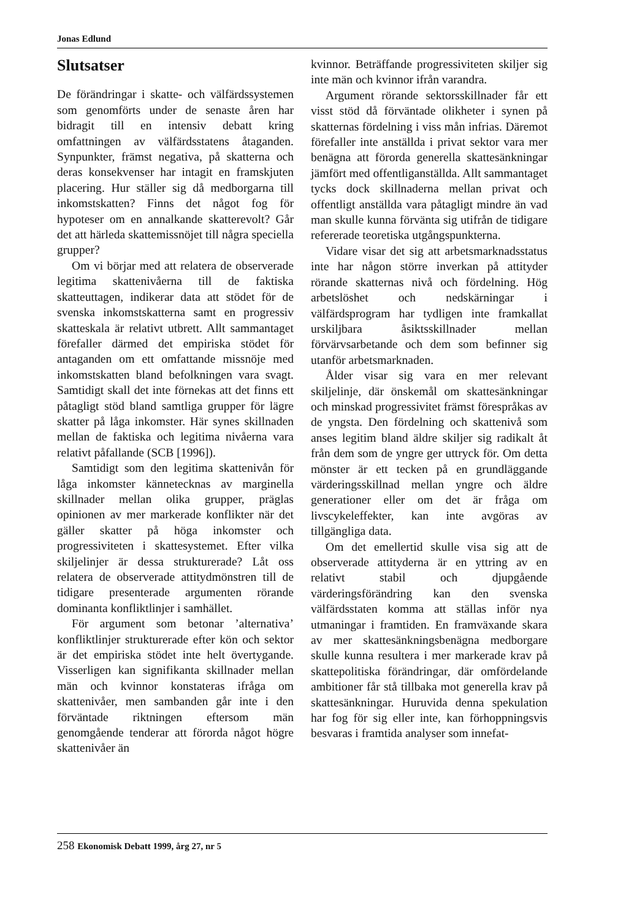Jonas Edlund
Slutsatser
De förändringar i skatte- och välfärdssystemen som genomförts under de senaste åren har bidragit till en intensiv debatt kring omfattningen av välfärdsstatens åtaganden. Synpunkter, främst negativa, på skatterna och deras konsekvenser har intagit en framskjuten placering. Hur ställer sig då medborgarna till inkomstskatten? Finns det något fog för hypoteser om en annalkande skatterevolt? Går det att härleda skattemissnöjet till några speciella grupper?
Om vi börjar med att relatera de observerade legitima skattenivåerna till de faktiska skatteuttagen, indikerar data att stödet för de svenska inkomstskatterna samt en progressiv skatteskala är relativt utbrett. Allt sammantaget förefaller därmed det empiriska stödet för antaganden om ett omfattande missnöje med inkomstskatten bland befolkningen vara svagt. Samtidigt skall det inte förnekas att det finns ett påtagligt stöd bland samtliga grupper för lägre skatter på låga inkomster. Här synes skillnaden mellan de faktiska och legitima nivåerna vara relativt påfallande (SCB [1996]).
Samtidigt som den legitima skattenivån för låga inkomster kännetecknas av marginella skillnader mellan olika grupper, präglas opinionen av mer markerade konflikter när det gäller skatter på höga inkomster och progressiviteten i skattesystemet. Efter vilka skiljelinjer är dessa strukturerade? Låt oss relatera de observerade attitydmönstren till de tidigare presenterade argumenten rörande dominanta konfliktlinjer i samhället.
För argument som betonar ’alternativa’ konfliktlinjer strukturerade efter kön och sektor är det empiriska stödet inte helt övertygande. Visserligen kan signifikanta skillnader mellan män och kvinnor konstateras ifråga om skattenivåer, men sambanden går inte i den förväntade riktningen eftersom män genomgående tenderar att förorda något högre skattenivåer än
kvinnor. Beträffande progressiviteten skiljer sig inte män och kvinnor ifrån varandra.
Argument rörande sektorsskillnader får ett visst stöd då förväntade olikheter i synen på skatternas fördelning i viss mån infrias. Däremot förefaller inte anställda i privat sektor vara mer benägna att förorda generella skattesänkningar jämfört med offentliganställda. Allt sammantaget tycks dock skillnaderna mellan privat och offentligt anställda vara påtagligt mindre än vad man skulle kunna förvänta sig utifrån de tidigare refererade teoretiska utgångspunkterna.
Vidare visar det sig att arbetsmarknadsstatus inte har någon större inverkan på attityder rörande skatternas nivå och fördelning. Hög arbetslöshet och nedskärningar i välfärdsprogram har tydligen inte framkallat urskiljbara åsiktsskillnader mellan förvärvsarbetande och dem som befinner sig utanför arbetsmarknaden.
Ålder visar sig vara en mer relevant skiljelinje, där önskemål om skattesänkningar och minskad progressivitet främst förespråkas av de yngsta. Den fördelning och skattenivå som anses legitim bland äldre skiljer sig radikalt åt från dem som de yngre ger uttryck för. Om detta mönster är ett tecken på en grundläggande värderingsskillnad mellan yngre och äldre generationer eller om det är fråga om livscykeleffekter, kan inte avgöras av tillgängliga data.
Om det emellertid skulle visa sig att de observerade attityderna är en yttring av en relativt stabil och djupgående värderingsförändring kan den svenska välfärdsstaten komma att ställas inför nya utmaningar i framtiden. En framväxande skara av mer skattesänkningsbenägna medborgare skulle kunna resultera i mer markerade krav på skattepolitiska förändringar, där omfördelande ambitioner får stå tillbaka mot generella krav på skattesänkningar. Huruvida denna spekulation har fog för sig eller inte, kan förhoppningsvis besvaras i framtida analyser som innefat-
258 Ekonomisk Debatt 1999, årg 27, nr 5